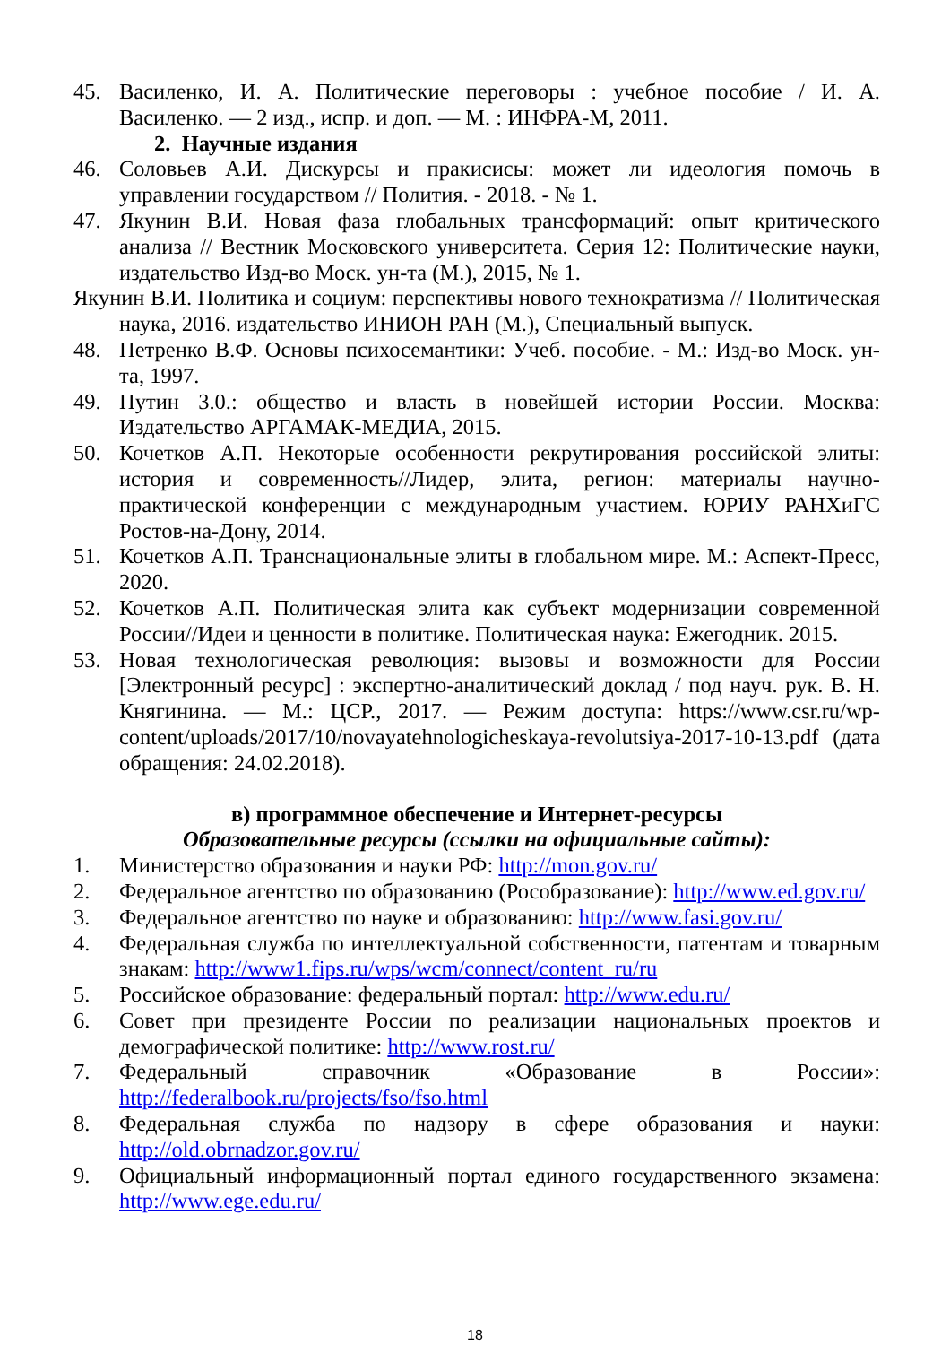45. Василенко, И. А. Политические переговоры : учебное пособие / И. А. Василенко. — 2 изд., испр. и доп. — М. : ИНФРА-М, 2011.
2. Научные издания
46. Соловьев А.И. Дискурсы и пракисисы: может ли идеология помочь в управлении государством // Полития. - 2018. - № 1.
47. Якунин В.И. Новая фаза глобальных трансформаций: опыт критического анализа // Вестник Московского университета. Серия 12: Политические науки, издательство Изд-во Моск. ун-та (М.), 2015, № 1.
Якунин В.И. Политика и социум: перспективы нового технократизма // Политическая наука, 2016. издательство ИНИОН РАН (М.), Специальный выпуск.
48. Петренко В.Ф. Основы психосемантики: Учеб. пособие. - М.: Изд-во Моск. ун-та, 1997.
49. Путин 3.0.: общество и власть в новейшей истории России. Москва: Издательство АРГАМАК-МЕДИА, 2015.
50. Кочетков А.П. Некоторые особенности рекрутирования российской элиты: история и современность//Лидер, элита, регион: материалы научно-практической конференции с международным участием. ЮРИУ РАНХиГС Ростов-на-Дону, 2014.
51. Кочетков А.П. Транснациональные элиты в глобальном мире. М.: Аспект-Пресс, 2020.
52. Кочетков А.П. Политическая элита как субъект модернизации современной России//Идеи и ценности в политике. Политическая наука: Ежегодник. 2015.
53. Новая технологическая революция: вызовы и возможности для России [Электронный ресурс] : экспертно-аналитический доклад / под науч. рук. В. Н. Княгинина. — М.: ЦСР., 2017. — Режим доступа: https://www.csr.ru/wp-content/uploads/2017/10/novayatehnologicheskaya-revolutsiya-2017-10-13.pdf (дата обращения: 24.02.2018).
в) программное обеспечение и Интернет-ресурсы
Образовательные ресурсы (ссылки на официальные сайты):
1. Министерство образования и науки РФ: http://mon.gov.ru/
2. Федеральное агентство по образованию (Рособразование): http://www.ed.gov.ru/
3. Федеральное агентство по науке и образованию: http://www.fasi.gov.ru/
4. Федеральная служба по интеллектуальной собственности, патентам и товарным знакам: http://www1.fips.ru/wps/wcm/connect/content_ru/ru
5. Российское образование: федеральный портал: http://www.edu.ru/
6. Совет при президенте России по реализации национальных проектов и демографической политике: http://www.rost.ru/
7. Федеральный справочник «Образование в России»: http://federalbook.ru/projects/fso/fso.html
8. Федеральная служба по надзору в сфере образования и науки: http://old.obrnadzor.gov.ru/
9. Официальный информационный портал единого государственного экзамена: http://www.ege.edu.ru/
18